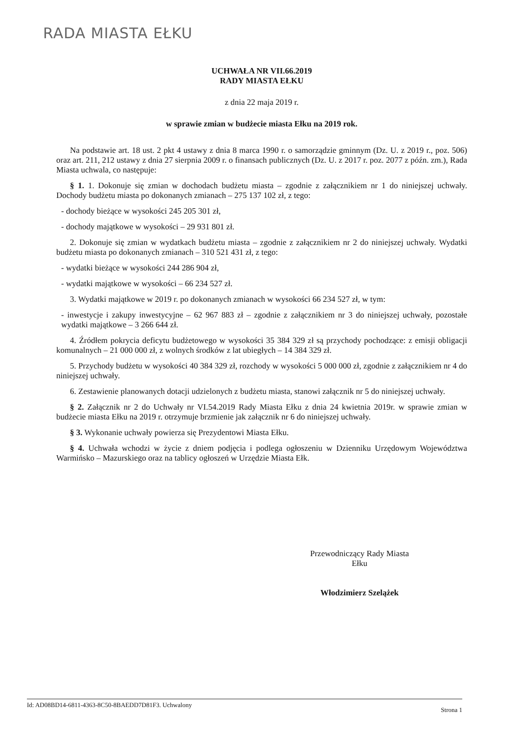RADA MIASTA EŁKU
UCHWAŁA NR VII.66.2019
RADY MIASTA EŁKU
z dnia 22 maja 2019 r.
w sprawie zmian w budżecie miasta Ełku na 2019 rok.
Na podstawie art. 18 ust. 2 pkt 4 ustawy z dnia 8 marca 1990 r. o samorządzie gminnym (Dz. U. z 2019 r., poz. 506) oraz art. 211, 212 ustawy z dnia 27 sierpnia 2009 r. o finansach publicznych (Dz. U. z 2017 r. poz. 2077 z późn. zm.), Rada Miasta uchwala, co następuje:
§ 1. 1. Dokonuje się zmian w dochodach budżetu miasta – zgodnie z załącznikiem nr 1 do niniejszej uchwały. Dochody budżetu miasta po dokonanych zmianach – 275 137 102 zł, z tego:
- dochody bieżące w wysokości 245 205 301 zł,
- dochody majątkowe w wysokości – 29 931 801 zł.
2. Dokonuje się zmian w wydatkach budżetu miasta – zgodnie z załącznikiem nr 2 do niniejszej uchwały. Wydatki budżetu miasta po dokonanych zmianach – 310 521 431 zł, z tego:
- wydatki bieżące w wysokości 244 286 904 zł,
- wydatki majątkowe w wysokości – 66 234 527 zł.
3. Wydatki majątkowe w 2019 r. po dokonanych zmianach w wysokości 66 234 527 zł, w tym:
- inwestycje i zakupy inwestycyjne – 62 967 883 zł – zgodnie z załącznikiem nr 3 do niniejszej uchwały, pozostałe wydatki majątkowe – 3 266 644 zł.
4. Źródłem pokrycia deficytu budżetowego w wysokości 35 384 329 zł są przychody pochodzące: z emisji obligacji komunalnych – 21 000 000 zł, z wolnych środków z lat ubiegłych – 14 384 329 zł.
5. Przychody budżetu w wysokości 40 384 329 zł, rozchody w wysokości 5 000 000 zł, zgodnie z załącznikiem nr 4 do niniejszej uchwały.
6. Zestawienie planowanych dotacji udzielonych z budżetu miasta, stanowi załącznik nr 5 do niniejszej uchwały.
§ 2. Załącznik nr 2 do Uchwały nr VI.54.2019 Rady Miasta Ełku z dnia 24 kwietnia 2019r. w sprawie zmian w budżecie miasta Ełku na 2019 r. otrzymuje brzmienie jak załącznik nr 6 do niniejszej uchwały.
§ 3. Wykonanie uchwały powierza się Prezydentowi Miasta Ełku.
§ 4. Uchwała wchodzi w życie z dniem podjęcia i podlega ogłoszeniu w Dzienniku Urzędowym Województwa Warmińsko – Mazurskiego oraz na tablicy ogłoszeń w Urzędzie Miasta Ełk.
Przewodniczący Rady Miasta
Ełku
Włodzimierz Szelążek
Id: AD08BD14-6811-4363-8C50-8BAEDD7D81F3. Uchwalony Strona 1